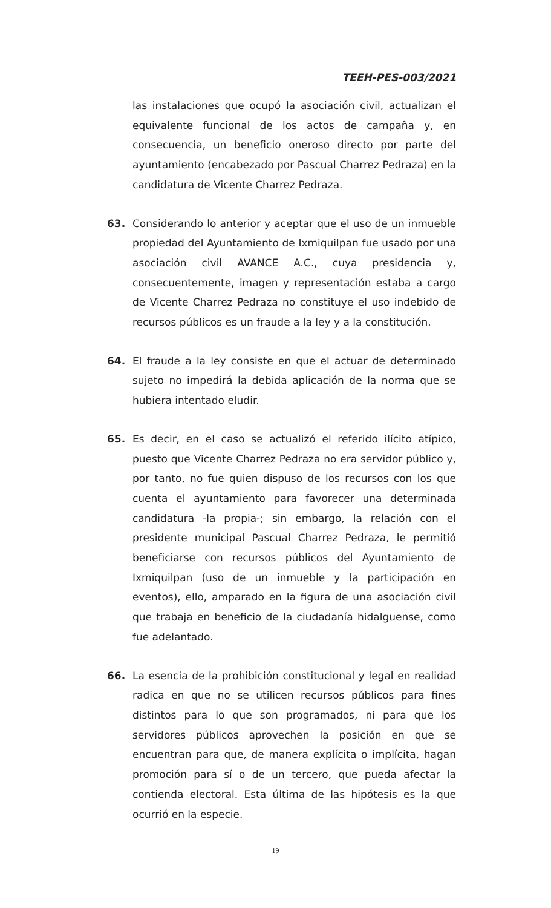TEEH-PES-003/2021
las instalaciones que ocupó la asociación civil, actualizan el equivalente funcional de los actos de campaña y, en consecuencia, un beneficio oneroso directo por parte del ayuntamiento (encabezado por Pascual Charrez Pedraza) en la candidatura de Vicente Charrez Pedraza.
63. Considerando lo anterior y aceptar que el uso de un inmueble propiedad del Ayuntamiento de Ixmiquilpan fue usado por una asociación civil AVANCE A.C., cuya presidencia y, consecuentemente, imagen y representación estaba a cargo de Vicente Charrez Pedraza no constituye el uso indebido de recursos públicos es un fraude a la ley y a la constitución.
64. El fraude a la ley consiste en que el actuar de determinado sujeto no impedirá la debida aplicación de la norma que se hubiera intentado eludir.
65. Es decir, en el caso se actualizó el referido ilícito atípico, puesto que Vicente Charrez Pedraza no era servidor público y, por tanto, no fue quien dispuso de los recursos con los que cuenta el ayuntamiento para favorecer una determinada candidatura -la propia-; sin embargo, la relación con el presidente municipal Pascual Charrez Pedraza, le permitió beneficiarse con recursos públicos del Ayuntamiento de Ixmiquilpan (uso de un inmueble y la participación en eventos), ello, amparado en la figura de una asociación civil que trabaja en beneficio de la ciudadanía hidalguense, como fue adelantado.
66. La esencia de la prohibición constitucional y legal en realidad radica en que no se utilicen recursos públicos para fines distintos para lo que son programados, ni para que los servidores públicos aprovechen la posición en que se encuentran para que, de manera explícita o implícita, hagan promoción para sí o de un tercero, que pueda afectar la contienda electoral. Esta última de las hipótesis es la que ocurrió en la especie.
19